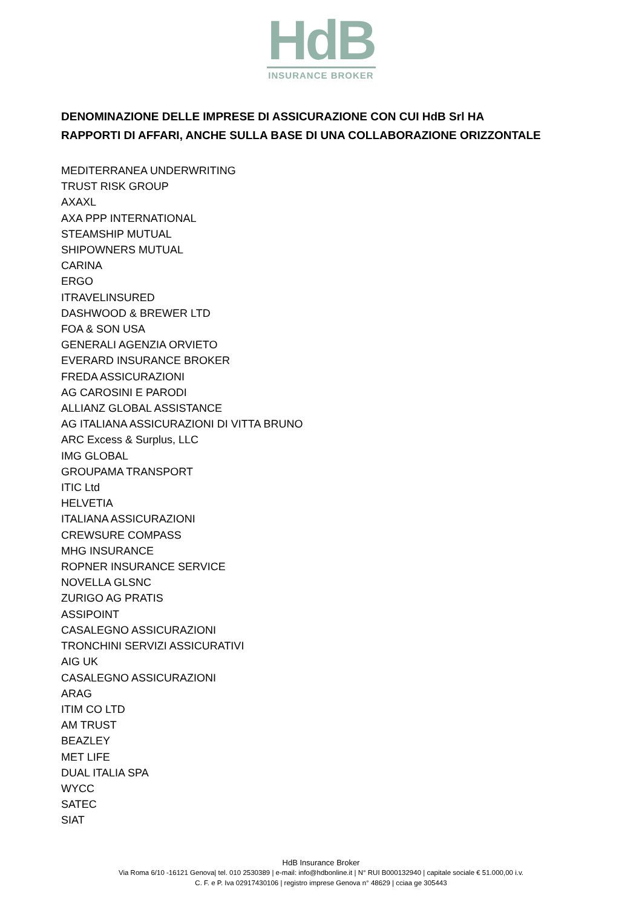HdB
INSURANCE BROKER
DENOMINAZIONE DELLE IMPRESE DI ASSICURAZIONE CON CUI HdB Srl HA
RAPPORTI DI AFFARI, ANCHE SULLA BASE DI UNA COLLABORAZIONE ORIZZONTALE
MEDITERRANEA UNDERWRITING
TRUST RISK GROUP
AXAXL
AXA PPP INTERNATIONAL
STEAMSHIP MUTUAL
SHIPOWNERS MUTUAL
CARINA
ERGO
ITRAVELINSURED
DASHWOOD & BREWER LTD
FOA & SON USA
GENERALI AGENZIA ORVIETO
EVERARD INSURANCE BROKER
FREDA ASSICURAZIONI
AG CAROSINI E PARODI
ALLIANZ GLOBAL ASSISTANCE
AG ITALIANA ASSICURAZIONI DI VITTA BRUNO
ARC Excess & Surplus, LLC
IMG GLOBAL
GROUPAMA TRANSPORT
ITIC Ltd
HELVETIA
ITALIANA ASSICURAZIONI
CREWSURE COMPASS
MHG INSURANCE
ROPNER INSURANCE SERVICE
NOVELLA GLSNC
ZURIGO AG PRATIS
ASSIPOINT
CASALEGNO ASSICURAZIONI
TRONCHINI SERVIZI ASSICURATIVI
AIG UK
CASALEGNO ASSICURAZIONI
ARAG
ITIM CO LTD
AM TRUST
BEAZLEY
MET LIFE
DUAL ITALIA SPA
WYCC
SATEC
SIAT
HdB Insurance Broker
Via Roma 6/10 -16121 Genova| tel. 010 2530389 | e-mail: info@hdbonline.it | N° RUI B000132940 | capitale sociale € 51.000,00 i.v.
C. F. e P. Iva 02917430106 | registro imprese Genova n° 48629 | cciaa ge 305443